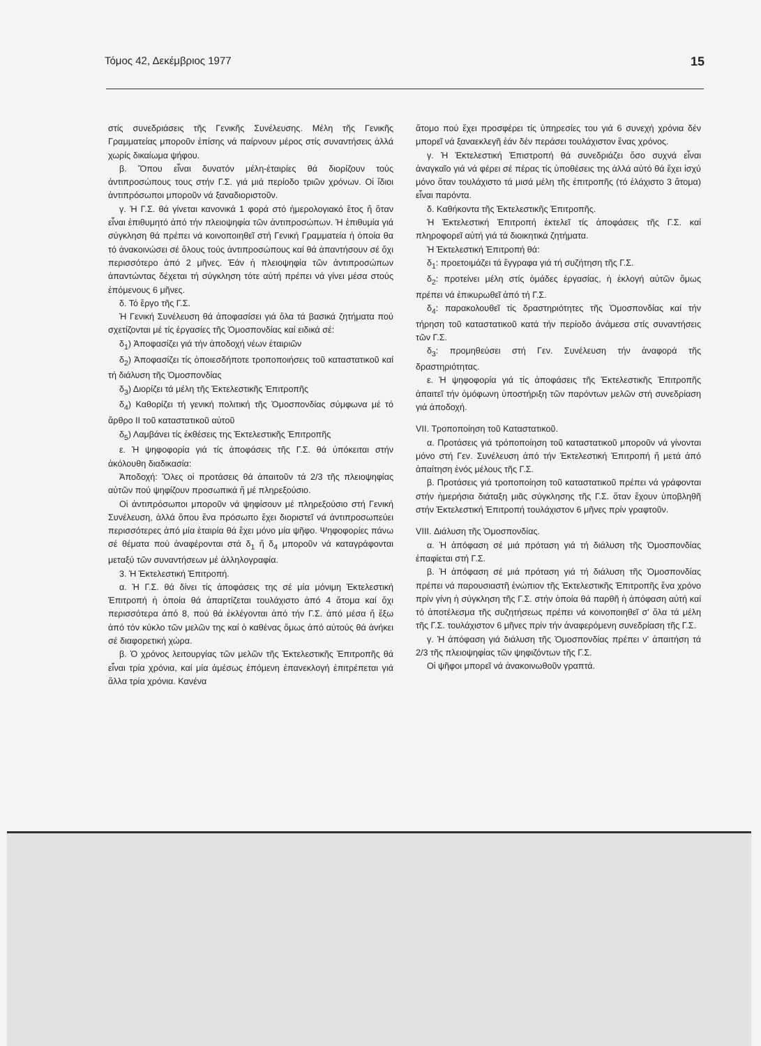Τόμος 42, Δεκέμβριος 1977 15
στίς συνεδριάσεις τῆς Γενικῆς Συνέλευσης. Μέλη τῆς Γενικῆς Γραμματείας μποροῦν ἐπίσης νά παίρνουν μέρος στίς συναντήσεις ἀλλά χωρίς δικαίωμα ψήφου.
β. Ὅπου εἶναι δυνατόν μέλη-ἑταιρίες θά διορίζουν τούς ἀντιπροσώπους τους στήν Γ.Σ. γιά μιά περίοδο τριῶν χρόνων. Οἱ ἴδιοι ἀντιπρόσωποι μποροῦν νά ξαναδιοριστοῦν.
γ. Ἡ Γ.Σ. θά γίνεται κανονικά 1 φορά στό ἡμερολογιακό ἔτος ἤ ὅταν εἶναι ἐπιθυμητό ἀπό τήν πλειοψηφία τῶν ἀντιπροσώπων. Ἡ ἐπιθυμία γιά σύγκληση θά πρέπει νά κοινοποιηθεῖ στή Γενική Γραμματεία ἡ ὁποία θα τό ἀνακοινώσει σέ ὅλους τούς ἀντιπροσώπους καί θά ἀπαντήσουν σέ ὄχι περισσότερο ἀπό 2 μῆνες. Ἐάν ἡ πλειοψηφία τῶν ἀντιπροσώπων ἀπαντώντας δέχεται τή σύγκληση τότε αὐτή πρέπει νά γίνει μέσα στούς ἑπόμενους 6 μῆνες.
δ. Τό ἔργο τῆς Γ.Σ.
Ἡ Γενική Συνέλευση θά ἀποφασίσει γιά ὅλα τά βασικά ζητήματα πού σχετίζονται μέ τίς ἐργασίες τῆς Ὁμοσπονδίας καί ειδικά σέ:
δ<sub>1</sub>) Ἀποφασίζει γιά τήν ἀποδοχή νέων ἑταιριῶν
δ<sub>2</sub>) Ἀποφασίζει τίς ὁποιεσδήποτε τροποποιήσεις τοῦ καταστατικοῦ καί τή διάλυση τῆς Ὁμοσπονδίας
δ<sub>3</sub>) Διορίζει τά μέλη τῆς Ἐκτελεστικῆς Ἐπιτροπῆς
δ<sub>4</sub>) Καθορίζει τή γενική πολιτική τῆς Ὁμοσπονδίας σύμφωνα μέ τό ἄρθρο ΙΙ τοῦ καταστατικοῦ αὐτοῦ
δ<sub>5</sub>) Λαμβάνει τίς ἐκθέσεις της Ἐκτελεστικῆς Ἐπιτροπῆς
ε. Ἡ ψηφοφορία γιά τίς ἀποφάσεις τῆς Γ.Σ. θά ὑπόκειται στήν ἀκόλουθη διαδικασία:
Ἀποδοχή: Ὅλες οἱ προτάσεις θά ἀπαιτοῦν τά 2/3 τῆς πλειοψηφίας αὐτῶν πού ψηφίζουν προσωπικά ἤ μέ πληρεξούσιο.
Οἱ ἀντιπρόσωποι μποροῦν νά ψηφίσουν μέ πληρεξούσιο στή Γενική Συνέλευση, ἀλλά ὅπου ἕνα πρόσωπο ἔχει διοριστεῖ νά ἀντιπροσωπεύει περισσότερες ἀπό μία ἑταιρία θά ἔχει μόνο μία ψῆφο. Ψηφοφορίες πάνω σέ θέματα πού ἀναφέρονται στά δ<sub>1</sub> ἤ δ<sub>4</sub> μποροῦν νά καταγράφονται μεταξύ τῶν συναντήσεων μέ ἀλληλογραφία.
3. Ἡ Ἐκτελεστική Ἐπιτροπή.
α. Ἡ Γ.Σ. θά δίνει τίς ἀποφάσεις της σέ μία μόνιμη Ἐκτελεστική Ἐπιτροπή ἡ ὁποία θά ἀπαρτίζεται τουλάχιστο ἀπό 4 ἄτομα καί ὄχι περισσότερα ἀπό 8, πού θά ἐκλέγονται ἀπό τήν Γ.Σ. ἀπό μέσα ἤ ἔξω ἀπό τόν κύκλο τῶν μελῶν της καί ὁ καθένας ὅμως ἀπό αὐτούς θά ἀνήκει σέ διαφορετική χώρα.
β. Ὁ χρόνος λειτουργίας τῶν μελῶν τῆς Ἐκτελεστικῆς Ἐπιτροπῆς θά εἶναι τρία χρόνια, καί μία ἀμέσως ἑπόμενη ἐπανεκλογή ἐπιτρέπεται γιά ἄλλα τρία χρόνια. Κανένα
ἄτομο πού ἔχει προσφέρει τίς ὑπηρεσίες του γιά 6 συνεχή χρόνια δέν μπορεῖ νά ξαναεκλεγῆ ἐάν δέν περάσει τουλάχιστον ἕνας χρόνος.
γ. Ἡ Ἐκτελεστική Ἐπιστροπή θά συνεδριάζει ὅσο συχνά εἶναι ἀναγκαῖο γιά νά φέρει σέ πέρας τίς ὑποθέσεις της ἀλλά αὐτό θά ἔχει ἰσχύ μόνο ὅταν τουλάχιστο τά μισά μέλη τῆς ἐπιτροπῆς (τό ἐλάχιστο 3 ἄτομα) εἶναι παρόντα.
δ. Καθήκοντα τῆς Ἐκτελεστικῆς Ἐπιτροπῆς.
Ἡ Ἐκτελεστική Ἐπιτροπή ἐκτελεῖ τίς ἀποφάσεις τῆς Γ.Σ. καί πληροφορεῖ αὐτή γιά τά διοικητικά ζητήματα.
Ἡ Ἐκτελεστική Ἐπιτροπή θά:
δ<sub>1</sub>: προετοιμάζει τά ἔγγραφα γιά τή συζήτηση τῆς Γ.Σ.
δ<sub>2</sub>: προτείνει μέλη στίς ὁμάδες ἐργασίας, ἡ ἐκλογή αὐτῶν ὅμως πρέπει νά ἐπικυρωθεῖ ἀπό τή Γ.Σ.
δ<sub>4</sub>: παρακολουθεῖ τίς δραστηριότητες τῆς Ὁμοσπονδίας καί τήν τήρηση τοῦ καταστατικοῦ κατά τήν περίοδο ἀνάμεσα στίς συναντήσεις τῶν Γ.Σ.
δ<sub>3</sub>: προμηθεύσει στή Γεν. Συνέλευση τήν ἀναφορά τῆς δραστηριότητας.
ε. Ἡ ψηφοφορία γιά τίς ἀποφάσεις τῆς Ἐκτελεστικῆς Ἐπιτροπῆς ἀπαιτεῖ τήν ὁμόφωνη ὑποστήριξη τῶν παρόντων μελῶν στή συνεδρίαση γιά ἀποδοχή.
VII. Τροποποίηση τοῦ Καταστατικοῦ.
α. Προτάσεις γιά τρόποποίηση τοῦ καταστατικοῦ μποροῦν νά γίνονται μόνο στή Γεν. Συνέλευση ἀπό τήν Ἐκτελεστική Ἐπιτροπή ἤ μετά ἀπό ἀπαίτηση ἑνός μέλους τῆς Γ.Σ.
β. Προτάσεις γιά τροποποίηση τοῦ καταστατικοῦ πρέπει νά γράφονται στήν ἡμερήσια διάταξη μιᾶς σύγκλησης τῆς Γ.Σ. ὅταν ἔχουν ὑποβληθῆ στήν Ἐκτελεστική Ἐπιτροπή τουλάχιστον 6 μῆνες πρίν γραφτοῦν.
VIII. Διάλυση τῆς Ὁμοσπονδίας.
α. Ἡ ἀπόφαση σέ μιά πρόταση γιά τή διάλυση τῆς Ὁμοσπονδίας ἐπαφίεται στή Γ.Σ.
β. Ἡ ἀπόφαση σέ μιά πρόταση γιά τή διάλυση τῆς Ὁμοσπονδίας πρέπει νά παρουσιαστῆ ἐνώπιον τῆς Ἐκτελεστικῆς Ἐπιτροπῆς ἕνα χρόνο πρίν γίνη ἡ σύγκληση τῆς Γ.Σ. στήν ὁποία θά παρθῆ ἡ ἀπόφαση αὐτή καί τό ἀποτέλεσμα τῆς συζητήσεως πρέπει νά κοινοποιηθεῖ σ' ὅλα τά μέλη τῆς Γ.Σ. τουλάχιστον 6 μῆνες πρίν τήν ἀναφερόμενη συνεδρίαση τῆς Γ.Σ.
γ. Ἡ ἀπόφαση γιά διάλυση τῆς Ὁμοσπονδίας πρέπει ν' ἀπαιτήση τά 2/3 τῆς πλειοψηφίας τῶν ψηφιζόντων τῆς Γ.Σ.
Οἱ ψῆφοι μπορεῖ νά ἀνακοινωθοῦν γραπτά.